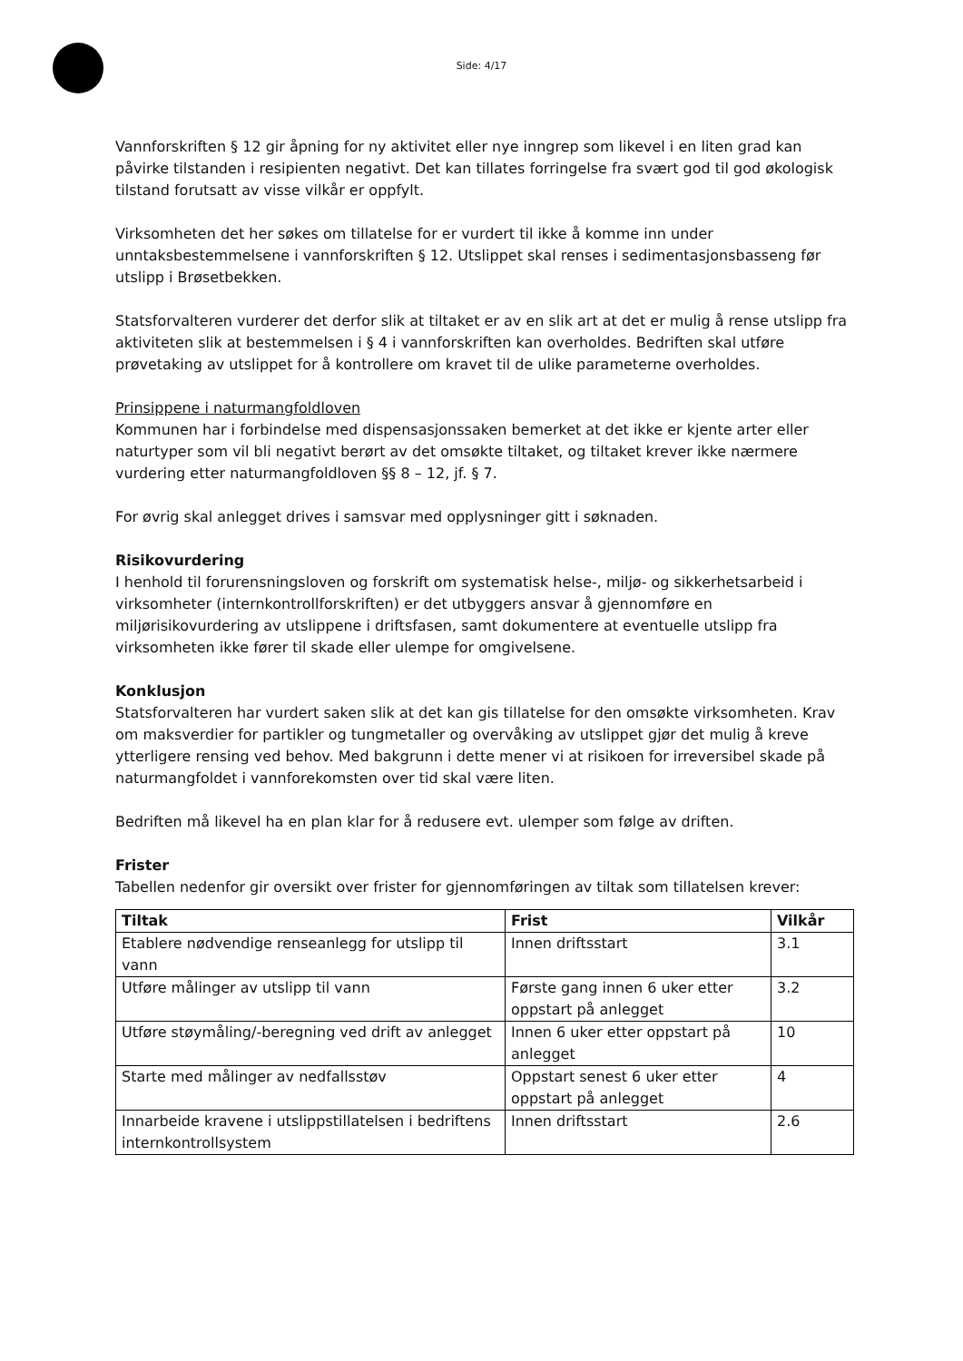Side: 4/17
Vannforskriften § 12 gir åpning for ny aktivitet eller nye inngrep som likevel i en liten grad kan påvirke tilstanden i resipienten negativt. Det kan tillates forringelse fra svært god til god økologisk tilstand forutsatt av visse vilkår er oppfylt.
Virksomheten det her søkes om tillatelse for er vurdert til ikke å komme inn under unntaksbestemmelsene i vannforskriften § 12. Utslippet skal renses i sedimentasjonsbasseng før utslipp i Brøsetbekken.
Statsforvalteren vurderer det derfor slik at tiltaket er av en slik art at det er mulig å rense utslipp fra aktiviteten slik at bestemmelsen i § 4 i vannforskriften kan overholdes. Bedriften skal utføre prøvetaking av utslippet for å kontrollere om kravet til de ulike parameterne overholdes.
Prinsippene i naturmangfoldloven
Kommunen har i forbindelse med dispensasjonssaken bemerket at det ikke er kjente arter eller naturtyper som vil bli negativt berørt av det omsøkte tiltaket, og tiltaket krever ikke nærmere vurdering etter naturmangfoldloven §§ 8 – 12, jf. § 7.
For øvrig skal anlegget drives i samsvar med opplysninger gitt i søknaden.
Risikovurdering
I henhold til forurensningsloven og forskrift om systematisk helse-, miljø- og sikkerhetsarbeid i virksomheter (internkontrollforskriften) er det utbyggers ansvar å gjennomføre en miljørisikovurdering av utslippene i driftsfasen, samt dokumentere at eventuelle utslipp fra virksomheten ikke fører til skade eller ulempe for omgivelsene.
Konklusjon
Statsforvalteren har vurdert saken slik at det kan gis tillatelse for den omsøkte virksomheten. Krav om maksverdier for partikler og tungmetaller og overvåking av utslippet gjør det mulig å kreve ytterligere rensing ved behov. Med bakgrunn i dette mener vi at risikoen for irreversibel skade på naturmangfoldet i vannforekomsten over tid skal være liten.
Bedriften må likevel ha en plan klar for å redusere evt. ulemper som følge av driften.
Frister
Tabellen nedenfor gir oversikt over frister for gjennomføringen av tiltak som tillatelsen krever:
| Tiltak | Frist | Vilkår |
| --- | --- | --- |
| Etablere nødvendige renseanlegg for utslipp til vann | Innen driftsstart | 3.1 |
| Utføre målinger av utslipp til vann | Første gang innen 6 uker etter oppstart på anlegget | 3.2 |
| Utføre støymåling/-beregning ved drift av anlegget | Innen 6 uker etter oppstart på anlegget | 10 |
| Starte med målinger av nedfallsstøv | Oppstart senest 6 uker etter oppstart på anlegget | 4 |
| Innarbeide kravene i utslippstillatelsen i bedriftens internkontrollsystem | Innen driftsstart | 2.6 |